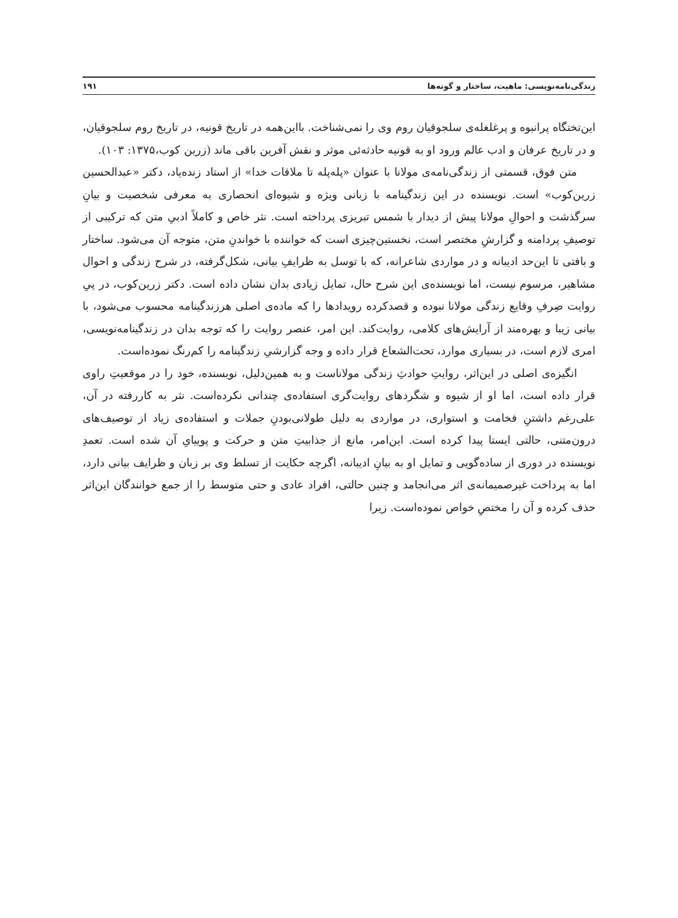زندگی‌نامه‌نویسی: ماهیت، ساختار و گونه‌ها ۱۹۱
این‌تختگاه پرانبوه و پرغلغله‌ی سلجوقیان روم وی را نمی‌شناخت. بااین‌همه در تاریخ قونیه، در تاریخ روم سلجوقیان، و در تاریخ عرفان و ادب عالم ورود او به قونیه حادثه‌ئی موثر و نقش آفرین باقی ماند (زرین کوب،۱۳۷۵: ۱۰۳).
متن فوق، قسمتی از زندگی‌نامه‌ی مولانا با عنوان «پله‌پله تا ملاقات خدا» از استاد زنده‌یاد، دکتر «عبدالحسین زرین‌کوب» است. نویسنده در این زندگینامه با زبانی ویژه و شیوه‌ای انحصاری به معرفی شخصیت و بیانِ سرگذشت و احوالِ مولانا پیش از دیدار با شمس تبریزی پرداخته است. نثر خاص و کاملاً ادبیِ متن که ترکیبی از توصیفِ پردامنه و گزارشِ مختصر است، نخستین‌چیزی است که خواننده با خواندنِ متن، متوجه آن می‌شود. ساختار و بافتی تا این‌حد ادیبانه و در مواردی شاعرانه، که با توسل به ظرایفِ بیانی، شکل‌گرفته، در شرح زندگی و احوال مشاهیر، مرسوم نیست، اما نویسنده‌ی این شرح حال، تمایل زیادی بدان نشان داده است. دکتر زرین‌کوب، در پیِ روایت صِرفِ وقایع زندگی مولانا نبوده و قصدکرده رویدادها را که ماده‌ی اصلی هرزندگینامه محسوب می‌شود، با بیانی زیبا و بهره‌مند از آرایش‌های کلامی، روایت‌کند. این امر، عنصر روایت را که توجه بدان در زندگینامه‌نویسی، امری لازم است، در بسیاری موارد، تحت‌الشعاع قرار داده و وجه گزارشیِ زندگینامه را کم‌رنگ نموده‌است.
انگیزه‌ی اصلی در این‌اثر، روایتِ حوادثِ زندگی مولاناست و به همین‌دلیل، نویسنده، خود را در موقعیتِ راوی قرار داده است، اما او از شیوه و شگردهای روایت‌گری استفاده‌ی چندانی نکرده‌است. نثر به کاررفته در آن، علی‌رغم داشتنِ فخامت و استواری، در مواردی به دلیل طولانی‌بودنِ جملات و استفاده‌ی زیاد از توصیف‌های درون‌متنی، حالتی ایستا پیدا کرده است. این‌امر، مانع از جذابیتِ متن و حرکت و پوییایِ آن شده است. تعمدِ نویسنده در دوری از ساده‌گویی و تمایل او به بیانِ ادیبانه، اگرچه حکایت از تسلط وی بر زبان و ظرایف بیانی دارد، اما به پرداخت غیرصمیمانه‌ی اثر می‌انجامد و چنین حالتی، افراد عادی و حتی متوسط را از جمع خوانندگان این‌اثر حذف کرده و آن را مختصِ خواص نموده‌است. زیرا